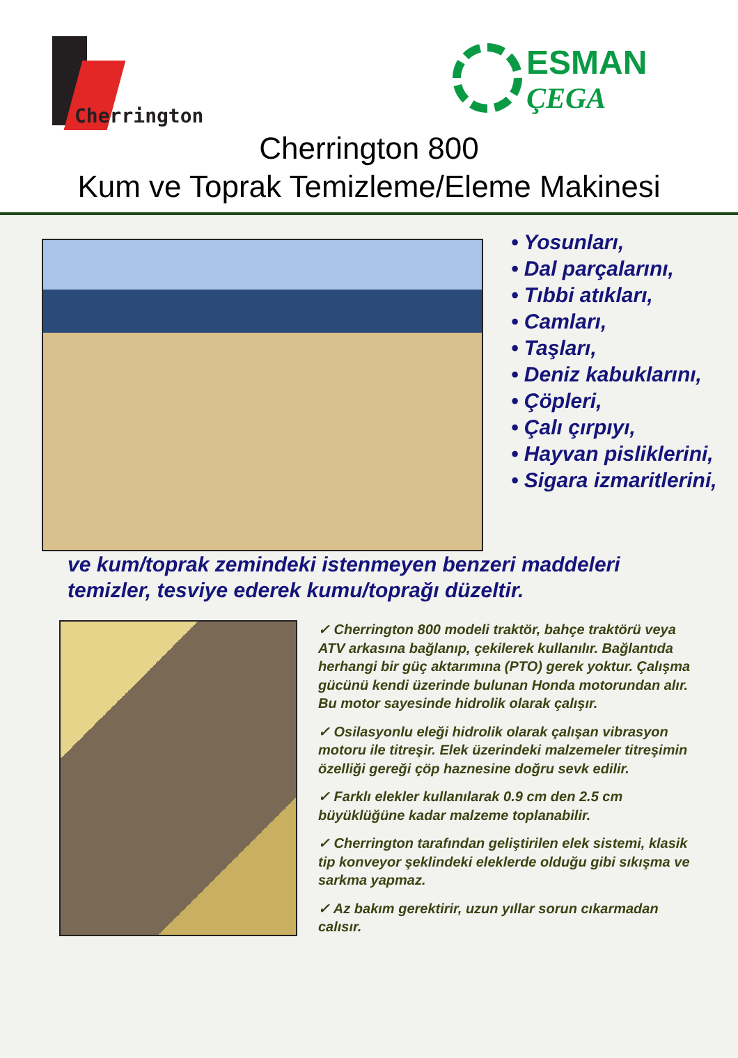Cherrington
ESMAN
ÇEGA
Cherrington 800
Kum ve Toprak Temizleme/Eleme Makinesi
• Yosunları,
• Dal parçalarını,
• Tıbbi atıkları,
• Camları,
• Taşları,
• Deniz kabuklarını,
• Çöpleri,
• Çalı çırpıyı,
• Hayvan pisliklerini,
• Sigara izmaritlerini,
ve kum/toprak zemindeki istenmeyen benzeri maddeleri temizler, tesviye ederek kumu/toprağı düzeltir.
✓ Cherrington 800 modeli traktör, bahçe traktörü veya ATV arkasına bağlanıp, çekilerek kullanılır. Bağlantıda herhangi bir güç aktarımına (PTO) gerek yoktur. Çalışma gücünü kendi üzerinde bulunan Honda motorundan alır. Bu motor sayesinde hidrolik olarak çalışır.
✓ Osilasyonlu eleği hidrolik olarak çalışan vibrasyon motoru ile titreşir. Elek üzerindeki malzemeler titreşimin özelliği gereği çöp haznesine doğru sevk edilir.
✓ Farklı elekler kullanılarak 0.9 cm den 2.5 cm büyüklüğüne kadar malzeme toplanabilir.
✓ Cherrington tarafından geliştirilen elek sistemi, klasik tip konveyor şeklindeki eleklerde olduğu gibi sıkışma ve sarkma yapmaz.
✓ Az bakım gerektirir, uzun yıllar sorun cıkarmadan calısır.